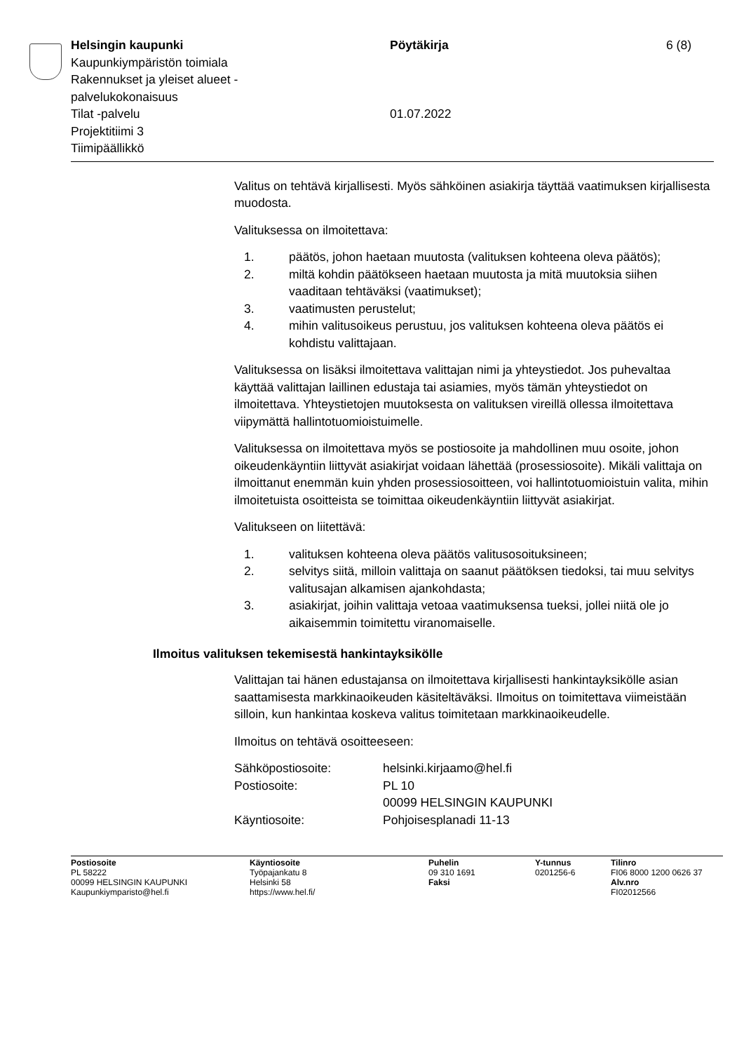Helsingin kaupunki
Kaupunkiympäristön toimiala
Rakennukset ja yleiset alueet -
palvelukokonaisuus
Tilat -palvelu
Projektitiimi 3
Tiimipäällikkö
Pöytäkirja
01.07.2022
6 (8)
Valitus on tehtävä kirjallisesti. Myös sähköinen asiakirja täyttää vaatimuksen kirjallisesta muodosta.
Valituksessa on ilmoitettava:
1. päätös, johon haetaan muutosta (valituksen kohteena oleva päätös);
2. miltä kohdin päätökseen haetaan muutosta ja mitä muutoksia siihen vaaditaan tehtäväksi (vaatimukset);
3. vaatimusten perustelut;
4. mihin valitusoikeus perustuu, jos valituksen kohteena oleva päätös ei kohdistu valittajaan.
Valituksessa on lisäksi ilmoitettava valittajan nimi ja yhteystiedot. Jos puhevaltaa käyttää valittajan laillinen edustaja tai asiamies, myös tämän yhteystiedot on ilmoitettava. Yhteystietojen muutoksesta on valituksen vireillä ollessa ilmoitettava viipymättä hallintotuomioistuimelle.
Valituksessa on ilmoitettava myös se postiosoite ja mahdollinen muu osoite, johon oikeudenkäyntiin liittyvät asiakirjat voidaan lähettää (prosessiosoite). Mikäli valittaja on ilmoittanut enemmän kuin yhden prosessiosoitteen, voi hallintotuomioistuin valita, mihin ilmoitetuista osoitteista se toimittaa oikeudenkäyntiin liittyvät asiakirjat.
Valitukseen on liitettävä:
1. valituksen kohteena oleva päätös valitusosoituksineen;
2. selvitys siitä, milloin valittaja on saanut päätöksen tiedoksi, tai muu selvitys valitusajan alkamisen ajankohdasta;
3. asiakirjat, joihin valittaja vetoaa vaatimuksensa tueksi, jollei niitä ole jo aikaisemmin toimitettu viranomaiselle.
Ilmoitus valituksen tekemisestä hankintayksikölle
Valittajan tai hänen edustajansa on ilmoitettava kirjallisesti hankintayksikölle asian saattamisesta markkinaoikeuden käsiteltäväksi. Ilmoitus on toimitettava viimeistään silloin, kun hankintaa koskeva valitus toimitetaan markkinaoikeudelle.
Ilmoitus on tehtävä osoitteeseen:
| Sähköpostiosoite: | helsinki.kirjaamo@hel.fi |
| Postiosoite: | PL 10 00099 HELSINGIN KAUPUNKI |
| Käyntiosoite: | Pohjoisesplanadi 11-13 |
Postiosoite
PL 58222
00099 HELSINGIN KAUPUNKI
Kaupunkiymparisto@hel.fi
Käyntiosoite
Työpajankatu 8
Helsinki 58
https://www.hel.fi/
Puhelin
09 310 1691
Faksi
Y-tunnus
0201256-6
Tilinro
FI06 8000 1200 0626 37
Alv.nro
FI02012566